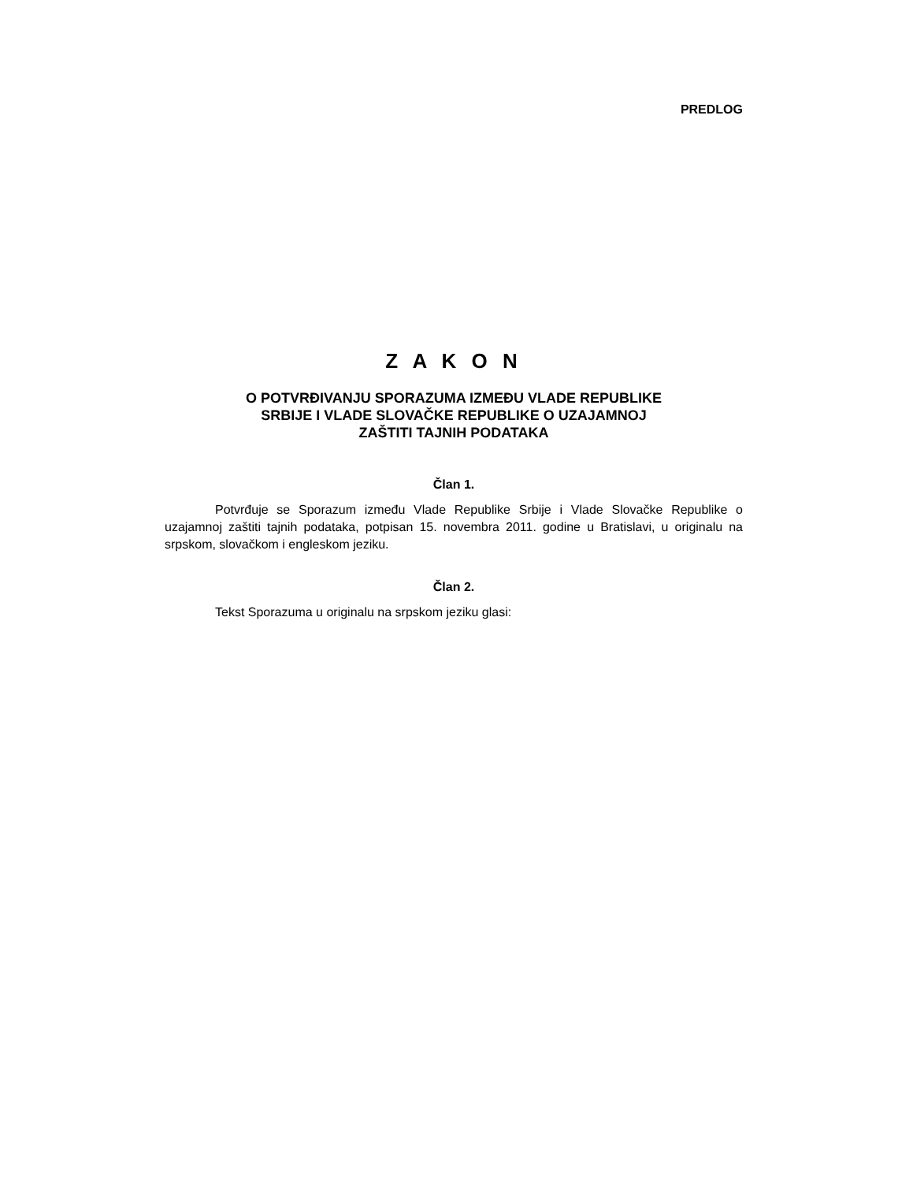PREDLOG
Z A K O N
O POTVRĐIVANJU SPORAZUMA IZMEĐU VLADE REPUBLIKE
SRBIJE I VLADE SLOVAČKE REPUBLIKE O UZAJAMNOJ
ZAŠTITI TAJNIH PODATAKA
Član 1.
Potvrđuje se Sporazum između Vlade Republike Srbije i Vlade Slovačke Republike o uzajamnoj zaštiti tajnih podataka, potpisan 15. novembra 2011. godine u Bratislavi, u originalu na srpskom, slovačkom i engleskom jeziku.
Član 2.
Tekst Sporazuma u originalu na srpskom jeziku glasi: